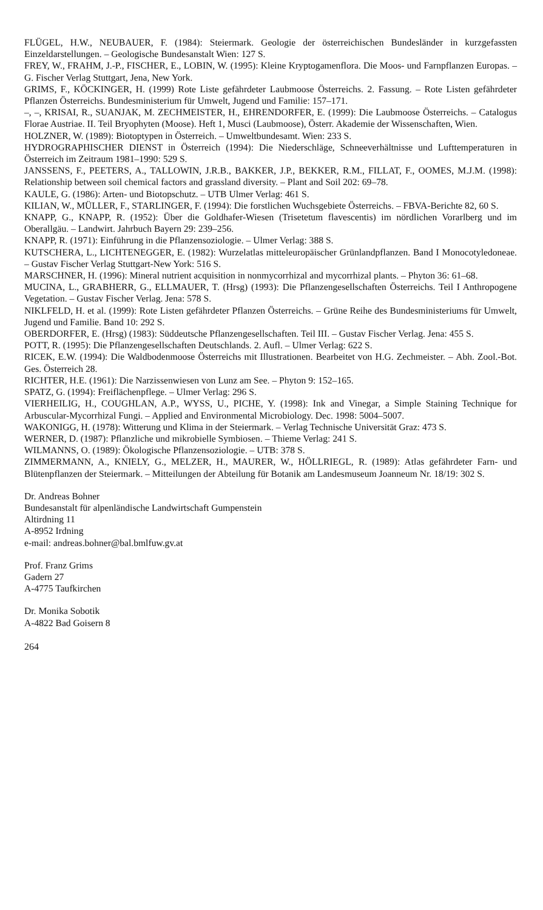FLÜGEL, H.W., NEUBAUER, F. (1984): Steiermark. Geologie der österreichischen Bundesländer in kurzgefassten Einzeldarstellungen. – Geologische Bundesanstalt Wien: 127 S.
FREY, W., FRAHM, J.-P., FISCHER, E., LOBIN, W. (1995): Kleine Kryptogamenflora. Die Moos- und Farnpflanzen Europas. – G. Fischer Verlag Stuttgart, Jena, New York.
GRIMS, F., KÖCKINGER, H. (1999) Rote Liste gefährdeter Laubmoose Österreichs. 2. Fassung. – Rote Listen gefährdeter Pflanzen Österreichs. Bundesministerium für Umwelt, Jugend und Familie: 157–171.
–, –, KRISAI, R., SUANJAK, M. ZECHMEISTER, H., EHRENDORFER, E. (1999): Die Laubmoose Österreichs. – Catalogus Florae Austriae. II. Teil Bryophyten (Moose). Heft 1, Musci (Laubmoose), Österr. Akademie der Wissenschaften, Wien.
HOLZNER, W. (1989): Biotoptypen in Österreich. – Umweltbundesamt. Wien: 233 S.
HYDROGRAPHISCHER DIENST in Österreich (1994): Die Niederschläge, Schneeverhältnisse und Lufttemperaturen in Österreich im Zeitraum 1981–1990: 529 S.
JANSSENS, F., PEETERS, A., TALLOWIN, J.R.B., BAKKER, J.P., BEKKER, R.M., FILLAT, F., OOMES, M.J.M. (1998): Relationship between soil chemical factors and grassland diversity. – Plant and Soil 202: 69–78.
KAULE, G. (1986): Arten- und Biotopschutz. – UTB Ulmer Verlag: 461 S.
KILIAN, W., MÜLLER, F., STARLINGER, F. (1994): Die forstlichen Wuchsgebiete Österreichs. – FBVA-Berichte 82, 60 S.
KNAPP, G., KNAPP, R. (1952): Über die Goldhafer-Wiesen (Trisetetum flavescentis) im nördlichen Vorarlberg und im Oberallgäu. – Landwirt. Jahrbuch Bayern 29: 239–256.
KNAPP, R. (1971): Einführung in die Pflanzensoziologie. – Ulmer Verlag: 388 S.
KUTSCHERA, L., LICHTENEGGER, E. (1982): Wurzelatlas mitteleuropäischer Grünlandpflanzen. Band I Monocotyledoneae. – Gustav Fischer Verlag Stuttgart-New York: 516 S.
MARSCHNER, H. (1996): Mineral nutrient acquisition in nonmycorrhizal and mycorrhizal plants. – Phyton 36: 61–68.
MUCINA, L., GRABHERR, G., ELLMAUER, T. (Hrsg) (1993): Die Pflanzengesellschaften Österreichs. Teil I Anthropogene Vegetation. – Gustav Fischer Verlag. Jena: 578 S.
NIKLFELD, H. et al. (1999): Rote Listen gefährdeter Pflanzen Österreichs. – Grüne Reihe des Bundesministeriums für Umwelt, Jugend und Familie. Band 10: 292 S.
OBERDORFER, E. (Hrsg) (1983): Süddeutsche Pflanzengesellschaften. Teil III. – Gustav Fischer Verlag. Jena: 455 S.
POTT, R. (1995): Die Pflanzengesellschaften Deutschlands. 2. Aufl. – Ulmer Verlag: 622 S.
RICEK, E.W. (1994): Die Waldbodenmoose Österreichs mit Illustrationen. Bearbeitet von H.G. Zechmeister. – Abh. Zool.-Bot. Ges. Österreich 28.
RICHTER, H.E. (1961): Die Narzissenwiesen von Lunz am See. – Phyton 9: 152–165.
SPATZ, G. (1994): Freiflächenpflege. – Ulmer Verlag: 296 S.
VIERHEILIG, H., COUGHLAN, A.P., WYSS, U., PICHE, Y. (1998): Ink and Vinegar, a Simple Staining Technique for Arbuscular-Mycorrhizal Fungi. – Applied and Environmental Microbiology. Dec. 1998: 5004–5007.
WAKONIGG, H. (1978): Witterung und Klima in der Steiermark. – Verlag Technische Universität Graz: 473 S.
WERNER, D. (1987): Pflanzliche und mikrobielle Symbiosen. – Thieme Verlag: 241 S.
WILMANNS, O. (1989): Ökologische Pflanzensoziologie. – UTB: 378 S.
ZIMMERMANN, A., KNIELY, G., MELZER, H., MAURER, W., HÖLLRIEGL, R. (1989): Atlas gefährdeter Farn- und Blütenpflanzen der Steiermark. – Mitteilungen der Abteilung für Botanik am Landesmuseum Joanneum Nr. 18/19: 302 S.
Dr. Andreas Bohner
Bundesanstalt für alpenländische Landwirtschaft Gumpenstein
Altirdning 11
A-8952 Irdning
e-mail: andreas.bohner@bal.bmlfuw.gv.at
Prof. Franz Grims
Gadern 27
A-4775 Taufkirchen
Dr. Monika Sobotik
A-4822 Bad Goisern 8
264